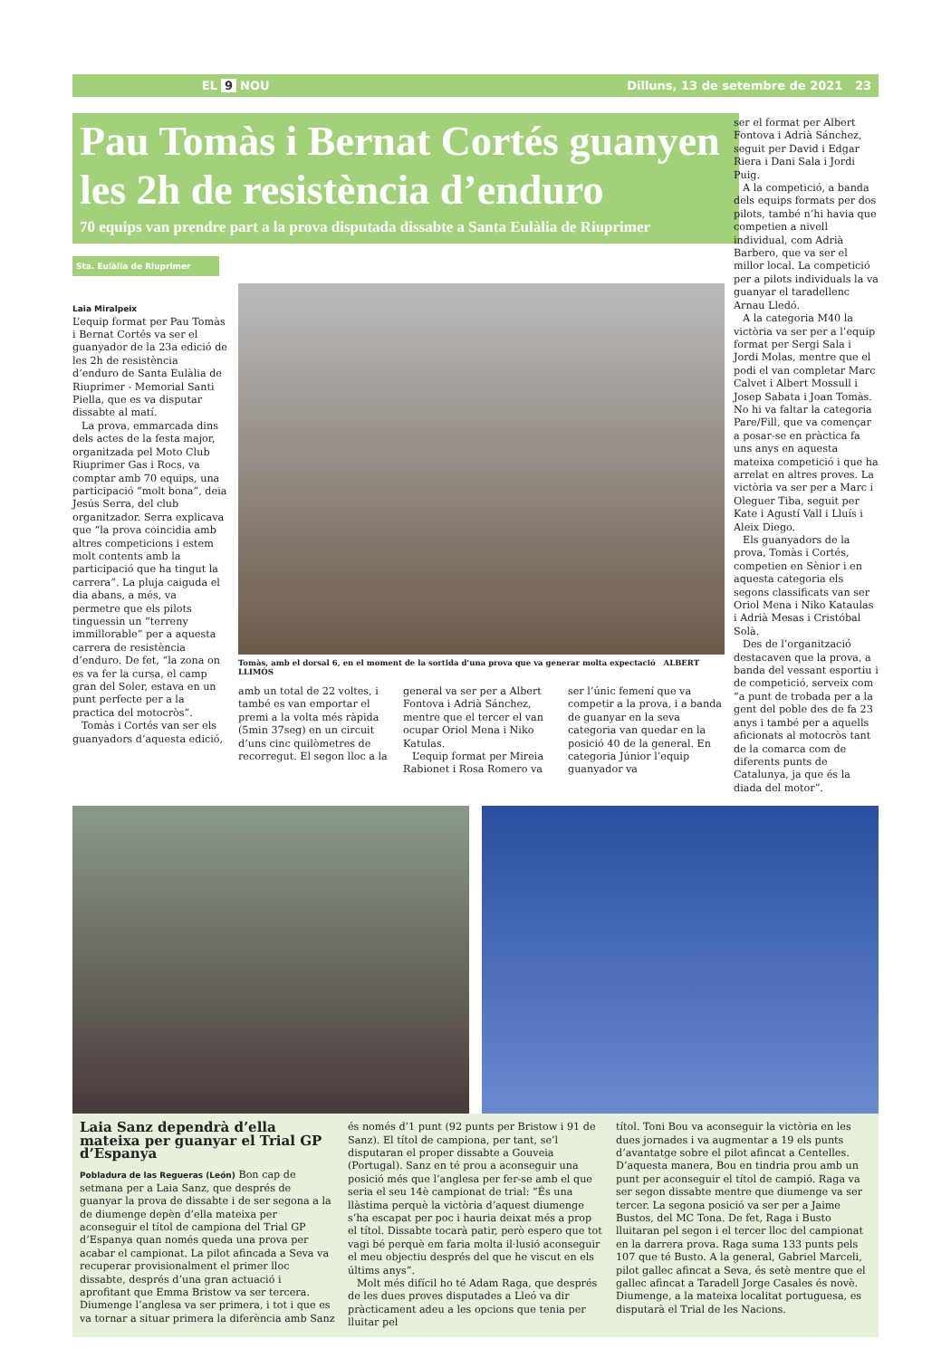EL 9 NOU Dilluns, 13 de setembre de 2021 23
Pau Tomàs i Bernat Cortés guanyen les 2h de resistència d’enduro
70 equips van prendre part a la prova disputada dissabte a Santa Eulàlia de Riuprimer
Sta. Eulàlia de Riuprimer
Laia Miralpeix
L’equip format per Pau Tomàs i Bernat Cortés va ser el guanyador de la 23a edició de les 2h de resistència d’enduro de Santa Eulàlia de Riuprimer - Memorial Santi Piella, que es va disputar dissabte al matí.
La prova, emmarcada dins dels actes de la festa major, organitzada pel Moto Club Riuprimer Gas i Rocs, va comptar amb 70 equips, una participació “molt bona”, deia Jesús Serra, del club organitzador. Serra explicava que “la prova coincidia amb altres competicions i estem molt contents amb la participació que ha tingut la carrera”. La pluja caiguda el dia abans, a més, va permetre que els pilots tinguessin un “terreny immillorable” per a aquesta carrera de resistència d’enduro. De fet, “la zona on es va fer la cursa, el camp gran del Soler, estava en un punt perfecte per a la practica del motocròs”.
Tomàs i Cortés van ser els guanyadors d’aquesta edició,
Tomàs, amb el dorsal 6, en el moment de la sortida d’una prova que va generar molta expectació ALBERT LLIMÓS
amb un total de 22 voltes, i també es van emportar el premi a la volta més ràpida (5min 37seg) en un circuit d’uns cinc quilòmetres de recorregut. El segon lloc a la
general va ser per a Albert Fontova i Adrià Sánchez, mentre que el tercer el van ocupar Oriol Mena i Niko Katulas.
L’equip format per Mireia Rabionet i Rosa Romero va
ser l’únic femení que va competir a la prova, i a banda de guanyar en la seva categoria van quedar en la posició 40 de la general. En categoria Júnior l’equip guanyador va
ser el format per Albert Fontova i Adrià Sánchez, seguit per David i Edgar Riera i Dani Sala i Jordi Puig.
A la competició, a banda dels equips formats per dos pilots, també n’hi havia que competien a nivell individual, com Adrià Barbero, que va ser el millor local. La competició per a pilots individuals la va guanyar el taradellenc Arnau Lledó.
A la categoria M40 la victòria va ser per a l’equip format per Sergi Sala i Jordi Molas, mentre que el podi el van completar Marc Calvet i Albert Mossull i Josep Sabata i Joan Tomàs. No hi va faltar la categoria Pare/Fill, que va començar a posar-se en pràctica fa uns anys en aquesta mateixa competició i que ha arrelat en altres proves. La victòria va ser per a Marc i Oleguer Tiba, seguit per Kate i Agustí Vall i Lluís i Aleix Diego.
Els guanyadors de la prova, Tomàs i Cortés, competien en Sènior i en aquesta categoria els segons classificats van ser Oriol Mena i Niko Kataulas i Adrià Mesas i Cristóbal Solà.
Des de l’organització destacaven que la prova, a banda del vessant esportiu i de competició, serveix com “a punt de trobada per a la gent del poble des de fa 23 anys i també per a aquells aficionats al motocròs tant de la comarca com de diferents punts de Catalunya, ja que és la diada del motor”.
Laia Sanz dependrà d’ella mateixa per guanyar el Trial GP d’Espanya
Pobladura de las Regueras (León) Bon cap de setmana per a Laia Sanz, que després de guanyar la prova de dissabte i de ser segona a la de diumenge depèn d’ella mateixa per aconseguir el títol de campiona del Trial GP d’Espanya quan només queda una prova per acabar el campionat. La pilot afincada a Seva va recuperar provisionalment el primer lloc dissabte, després d’una gran actuació i aprofitant que Emma Bristow va ser tercera. Diumenge l’anglesa va ser primera, i tot i que es va tornar a situar primera la diferència amb Sanz
és només d’1 punt (92 punts per Bristow i 91 de Sanz). El títol de campiona, per tant, se’l disputaran el proper dissabte a Gouveia (Portugal). Sanz en té prou a aconseguir una posició més que l’anglesa per fer-se amb el que seria el seu 14è campionat de trial: “És una llàstima perquè la victòria d’aquest diumenge s’ha escapat per poc i hauria deixat més a prop el títol. Dissabte tocarà patir, però espero que tot vagi bé perquè em faria molta il·lusió aconseguir el meu objectiu després del que he viscut en els últims anys”.
Molt més difícil ho té Adam Raga, que després de les dues proves disputades a Lleó va dir pràcticament adeu a les opcions que tenia per lluitar pel
títol. Toni Bou va aconseguir la victòria en les dues jornades i va augmentar a 19 els punts d’avantatge sobre el pilot afincat a Centelles. D’aquesta manera, Bou en tindria prou amb un punt per aconseguir el títol de campió. Raga va ser segon dissabte mentre que diumenge va ser tercer. La segona posició va ser per a Jaime Bustos, del MC Tona. De fet, Raga i Busto lluitaran pel segon i el tercer lloc del campionat en la darrera prova. Raga suma 133 punts pels 107 que té Busto. A la general, Gabriel Marceli, pilot gallec afincat a Seva, és setè mentre que el gallec afincat a Taradell Jorge Casales és novè. Diumenge, a la mateixa localitat portuguesa, es disputarà el Trial de les Nacions.